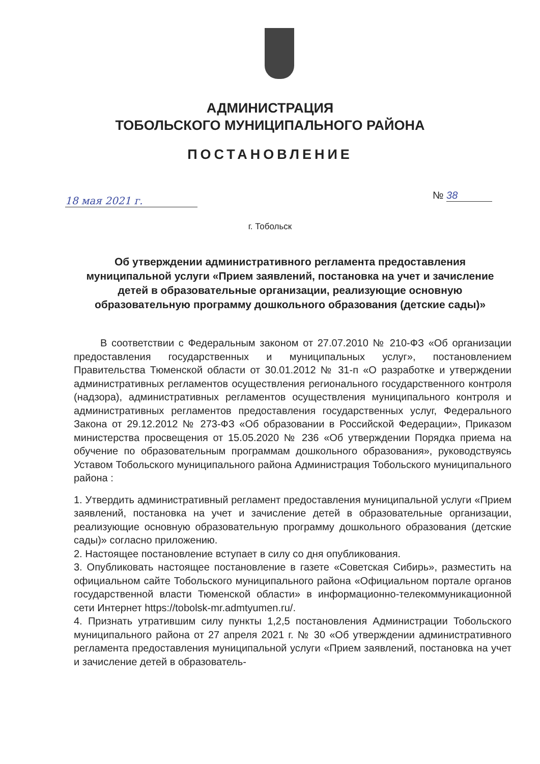АДМИНИСТРАЦИЯ
ТОБОЛЬСКОГО МУНИЦИПАЛЬНОГО РАЙОНА
ПОСТАНОВЛЕНИЕ
18 мая 2021 г. № 38
г. Тобольск
Об утверждении административного регламента предоставления муниципальной услуги «Прием заявлений, постановка на учет и зачисление детей в образовательные организации, реализующие основную образовательную программу дошкольного образования (детские сады)»
В соответствии с Федеральным законом от 27.07.2010 № 210-ФЗ «Об организации предоставления государственных и муниципальных услуг», постановлением Правительства Тюменской области от 30.01.2012 № 31-п «О разработке и утверждении административных регламентов осуществления регионального государственного контроля (надзора), административных регламентов осуществления муниципального контроля и административных регламентов предоставления государственных услуг, Федерального Закона от 29.12.2012 № 273-ФЗ «Об образовании в Российской Федерации», Приказом министерства просвещения от 15.05.2020 № 236 «Об утверждении Порядка приема на обучение по образовательным программам дошкольного образования», руководствуясь Уставом Тобольского муниципального района Администрация Тобольского муниципального района :
1. Утвердить административный регламент предоставления муниципальной услуги «Прием заявлений, постановка на учет и зачисление детей в образовательные организации, реализующие основную образовательную программу дошкольного образования (детские сады)» согласно приложению.
2. Настоящее постановление вступает в силу со дня опубликования.
3. Опубликовать настоящее постановление в газете «Советская Сибирь», разместить на официальном сайте Тобольского муниципального района «Официальном портале органов государственной власти Тюменской области» в информационно-телекоммуникационной сети Интернет https://tobolsk-mr.admtyumen.ru/.
4. Признать утратившим силу пункты 1,2,5 постановления Администрации Тобольского муниципального района от 27 апреля 2021 г. № 30 «Об утверждении административного регламента предоставления муниципальной услуги «Прием заявлений, постановка на учет и зачисление детей в образователь-